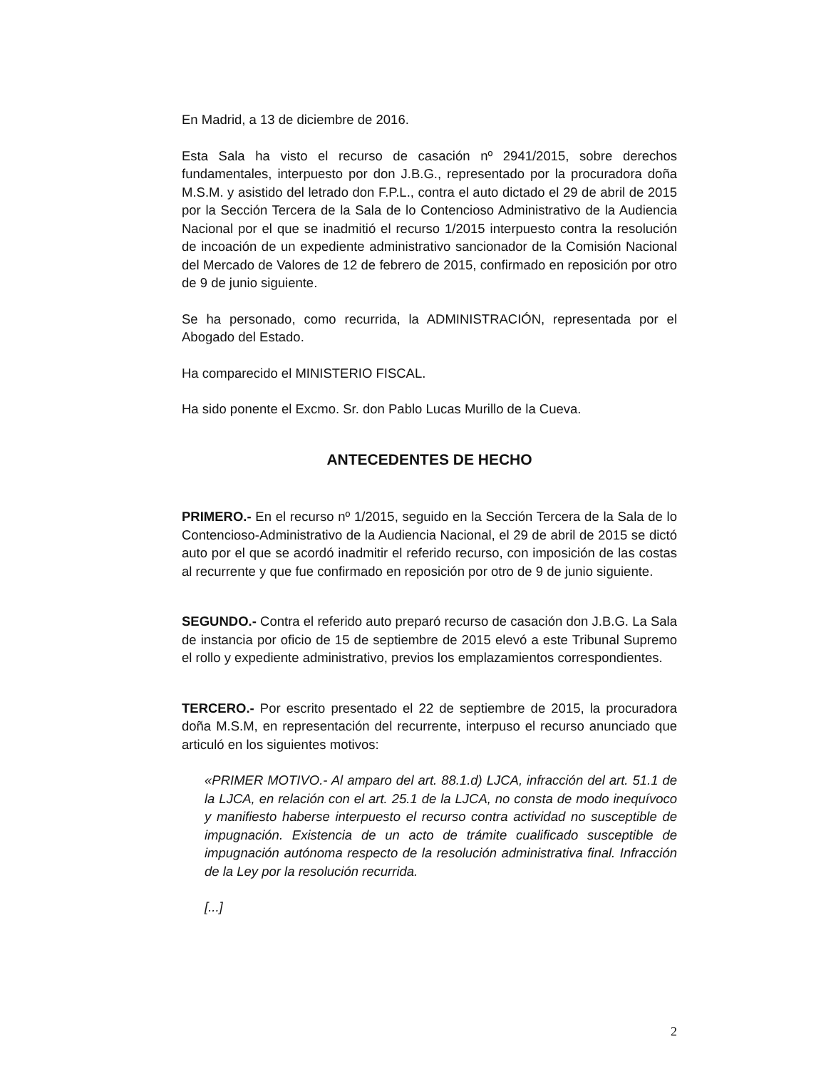En Madrid, a 13 de diciembre de 2016.
Esta Sala ha visto el recurso de casación nº 2941/2015, sobre derechos fundamentales, interpuesto por don J.B.G., representado por la procuradora doña M.S.M. y asistido del letrado don F.P.L., contra el auto dictado el 29 de abril de 2015 por la Sección Tercera de la Sala de lo Contencioso Administrativo de la Audiencia Nacional por el que se inadmitió el recurso 1/2015 interpuesto contra la resolución de incoación de un expediente administrativo sancionador de la Comisión Nacional del Mercado de Valores de 12 de febrero de 2015, confirmado en reposición por otro de 9 de junio siguiente.
Se ha personado, como recurrida, la ADMINISTRACIÓN, representada por el Abogado del Estado.
Ha comparecido el MINISTERIO FISCAL.
Ha sido ponente el Excmo. Sr. don Pablo Lucas Murillo de la Cueva.
ANTECEDENTES DE HECHO
PRIMERO.- En el recurso nº 1/2015, seguido en la Sección Tercera de la Sala de lo Contencioso-Administrativo de la Audiencia Nacional, el 29 de abril de 2015 se dictó auto por el que se acordó inadmitir el referido recurso, con imposición de las costas al recurrente y que fue confirmado en reposición por otro de 9 de junio siguiente.
SEGUNDO.- Contra el referido auto preparó recurso de casación don J.B.G. La Sala de instancia por oficio de 15 de septiembre de 2015 elevó a este Tribunal Supremo el rollo y expediente administrativo, previos los emplazamientos correspondientes.
TERCERO.- Por escrito presentado el 22 de septiembre de 2015, la procuradora doña M.S.M, en representación del recurrente, interpuso el recurso anunciado que articuló en los siguientes motivos:
«PRIMER MOTIVO.- Al amparo del art. 88.1.d) LJCA, infracción del art. 51.1 de la LJCA, en relación con el art. 25.1 de la LJCA, no consta de modo inequívoco y manifiesto haberse interpuesto el recurso contra actividad no susceptible de impugnación. Existencia de un acto de trámite cualificado susceptible de impugnación autónoma respecto de la resolución administrativa final. Infracción de la Ley por la resolución recurrida.
[...]
2